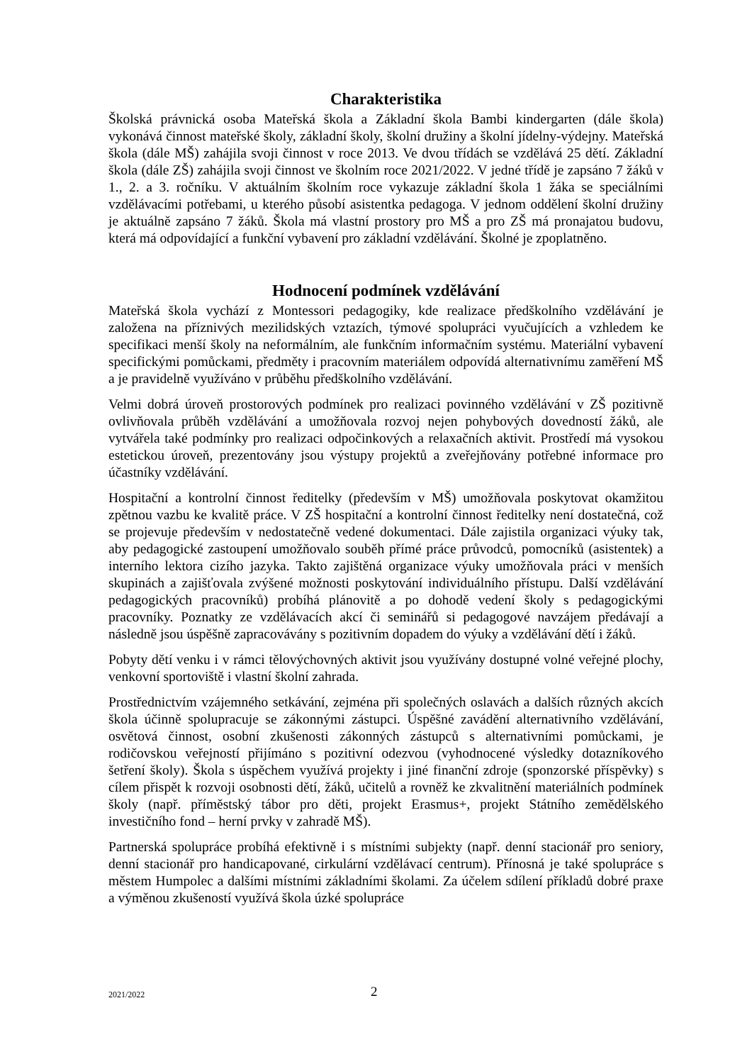Charakteristika
Školská právnická osoba Mateřská škola a Základní škola Bambi kindergarten (dále škola) vykonává činnost mateřské školy, základní školy, školní družiny a školní jídelny-výdejny. Mateřská škola (dále MŠ) zahájila svoji činnost v roce 2013. Ve dvou třídách se vzdělává 25 dětí. Základní škola (dále ZŠ) zahájila svoji činnost ve školním roce 2021/2022. V jedné třídě je zapsáno 7 žáků v 1., 2. a 3. ročníku. V aktuálním školním roce vykazuje základní škola 1 žáka se speciálními vzdělávacími potřebami, u kterého působí asistentka pedagoga. V jednom oddělení školní družiny je aktuálně zapsáno 7 žáků. Škola má vlastní prostory pro MŠ a pro ZŠ má pronajatou budovu, která má odpovídající a funkční vybavení pro základní vzdělávání. Školné je zpoplatněno.
Hodnocení podmínek vzdělávání
Mateřská škola vychází z Montessori pedagogiky, kde realizace předškolního vzdělávání je založena na příznivých mezilidských vztazích, týmové spolupráci vyučujících a vzhledem ke specifikaci menší školy na neformálním, ale funkčním informačním systému. Materiální vybavení specifickými pomůckami, předměty i pracovním materiálem odpovídá alternativnímu zaměření MŠ a je pravidelně využíváno v průběhu předškolního vzdělávání.
Velmi dobrá úroveň prostorových podmínek pro realizaci povinného vzdělávání v ZŠ pozitivně ovlivňovala průběh vzdělávání a umožňovala rozvoj nejen pohybových dovedností žáků, ale vytvářela také podmínky pro realizaci odpočinkových a relaxačních aktivit. Prostředí má vysokou estetickou úroveň, prezentovány jsou výstupy projektů a zveřejňovány potřebné informace pro účastníky vzdělávání.
Hospitační a kontrolní činnost ředitelky (především v MŠ) umožňovala poskytovat okamžitou zpětnou vazbu ke kvalitě práce. V ZŠ hospitační a kontrolní činnost ředitelky není dostatečná, což se projevuje především v nedostatečně vedené dokumentaci. Dále zajistila organizaci výuky tak, aby pedagogické zastoupení umožňovalo souběh přímé práce průvodců, pomocníků (asistentek) a interního lektora cizího jazyka. Takto zajištěná organizace výuky umožňovala práci v menších skupinách a zajišťovala zvýšené možnosti poskytování individuálního přístupu. Další vzdělávání pedagogických pracovníků) probíhá plánovitě a po dohodě vedení školy s pedagogickými pracovníky. Poznatky ze vzdělávacích akcí či seminářů si pedagogové navzájem předávají a následně jsou úspěšně zapracovávány s pozitivním dopadem do výuky a vzdělávání dětí i žáků.
Pobyty dětí venku i v rámci tělovýchovných aktivit jsou využívány dostupné volné veřejné plochy, venkovní sportoviště i vlastní školní zahrada.
Prostřednictvím vzájemného setkávání, zejména při společných oslavách a dalších různých akcích škola účinně spolupracuje se zákonnými zástupci. Úspěšné zavádění alternativního vzdělávání, osvětová činnost, osobní zkušenosti zákonných zástupců s alternativními pomůckami, je rodičovskou veřejností přijímáno s pozitivní odezvou (vyhodnocené výsledky dotazníkového šetření školy). Škola s úspěchem využívá projekty i jiné finanční zdroje (sponzorské příspěvky) s cílem přispět k rozvoji osobnosti dětí, žáků, učitelů a rovněž ke zkvalitnění materiálních podmínek školy (např. příměstský tábor pro děti, projekt Erasmus+, projekt Státního zemědělského investičního fond – herní prvky v zahradě MŠ).
Partnerská spolupráce probíhá efektivně i s místními subjekty (např. denní stacionář pro seniory, denní stacionář pro handicapované, cirkulární vzdělávací centrum). Přínosná je také spolupráce s městem Humpolec a dalšími místními základními školami. Za účelem sdílení příkladů dobré praxe a výměnou zkušeností využívá škola úzké spolupráce
2021/2022 2